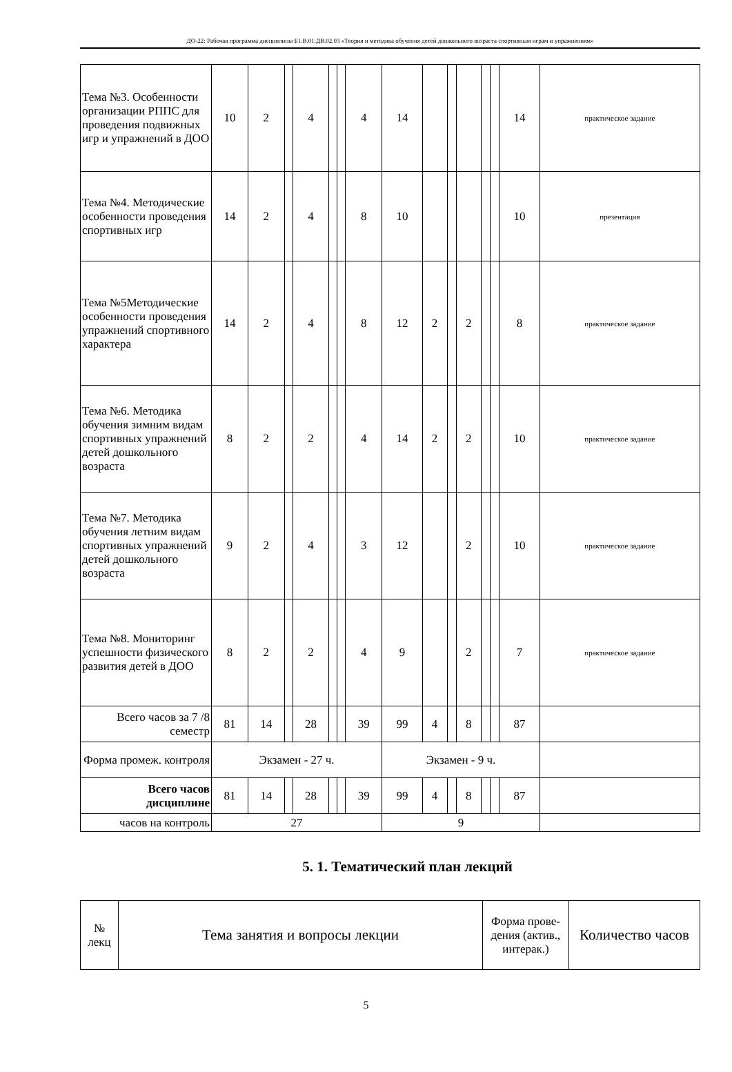ДО-22: Рабочая программа дисциплины Б1.В.01.ДВ.02.03 «Теория и методика обучения детей дошкольного возраста спортивным играм и упражнениям»
| Тема №3. Особенности организации РППС для проведения подвижных игр и упражнений в ДОО | 10 | 2 | | 4 | | | 4 | 14 | | | | | | 14 | практическое задание |
| Тема №4. Методические особенности проведения спортивных игр | 14 | 2 | | 4 | | | 8 | 10 | | | | | | 10 | презентация |
| Тема №5Методические особенности проведения упражнений спортивного характера | 14 | 2 | | 4 | | | 8 | 12 | 2 | | 2 | | | 8 | практическое задание |
| Тема №6. Методика обучения зимним видам спортивных упражнений детей дошкольного возраста | 8 | 2 | | 2 | | | 4 | 14 | 2 | | 2 | | | 10 | практическое задание |
| Тема №7. Методика обучения летним видам спортивных упражнений детей дошкольного возраста | 9 | 2 | | 4 | | | 3 | 12 | | | 2 | | | 10 | практическое задание |
| Тема №8. Мониторинг успешности физического развития детей в ДОО | 8 | 2 | | 2 | | | 4 | 9 | | | 2 | | | 7 | практическое задание |
| Всего часов за 7 /8 семестр | 81 | 14 | | 28 | | | 39 | 99 | 4 | | 8 | | | 87 | |
| Форма промеж. контроля | Экзамен - 27 ч. | | | | | | | Экзамен - 9 ч. | | | | | | | |
| Всего часов дисциплине | 81 | 14 | | 28 | | | 39 | 99 | 4 | | 8 | | | 87 | |
| часов на контроль | 27 | | | | | | | 9 | | | | | | | |
5. 1. Тематический план лекций
| № лекц | Тема занятия и вопросы лекции | Форма прове-дения (актив., интерак.) | Количество часов |
| --- | --- | --- | --- |
5